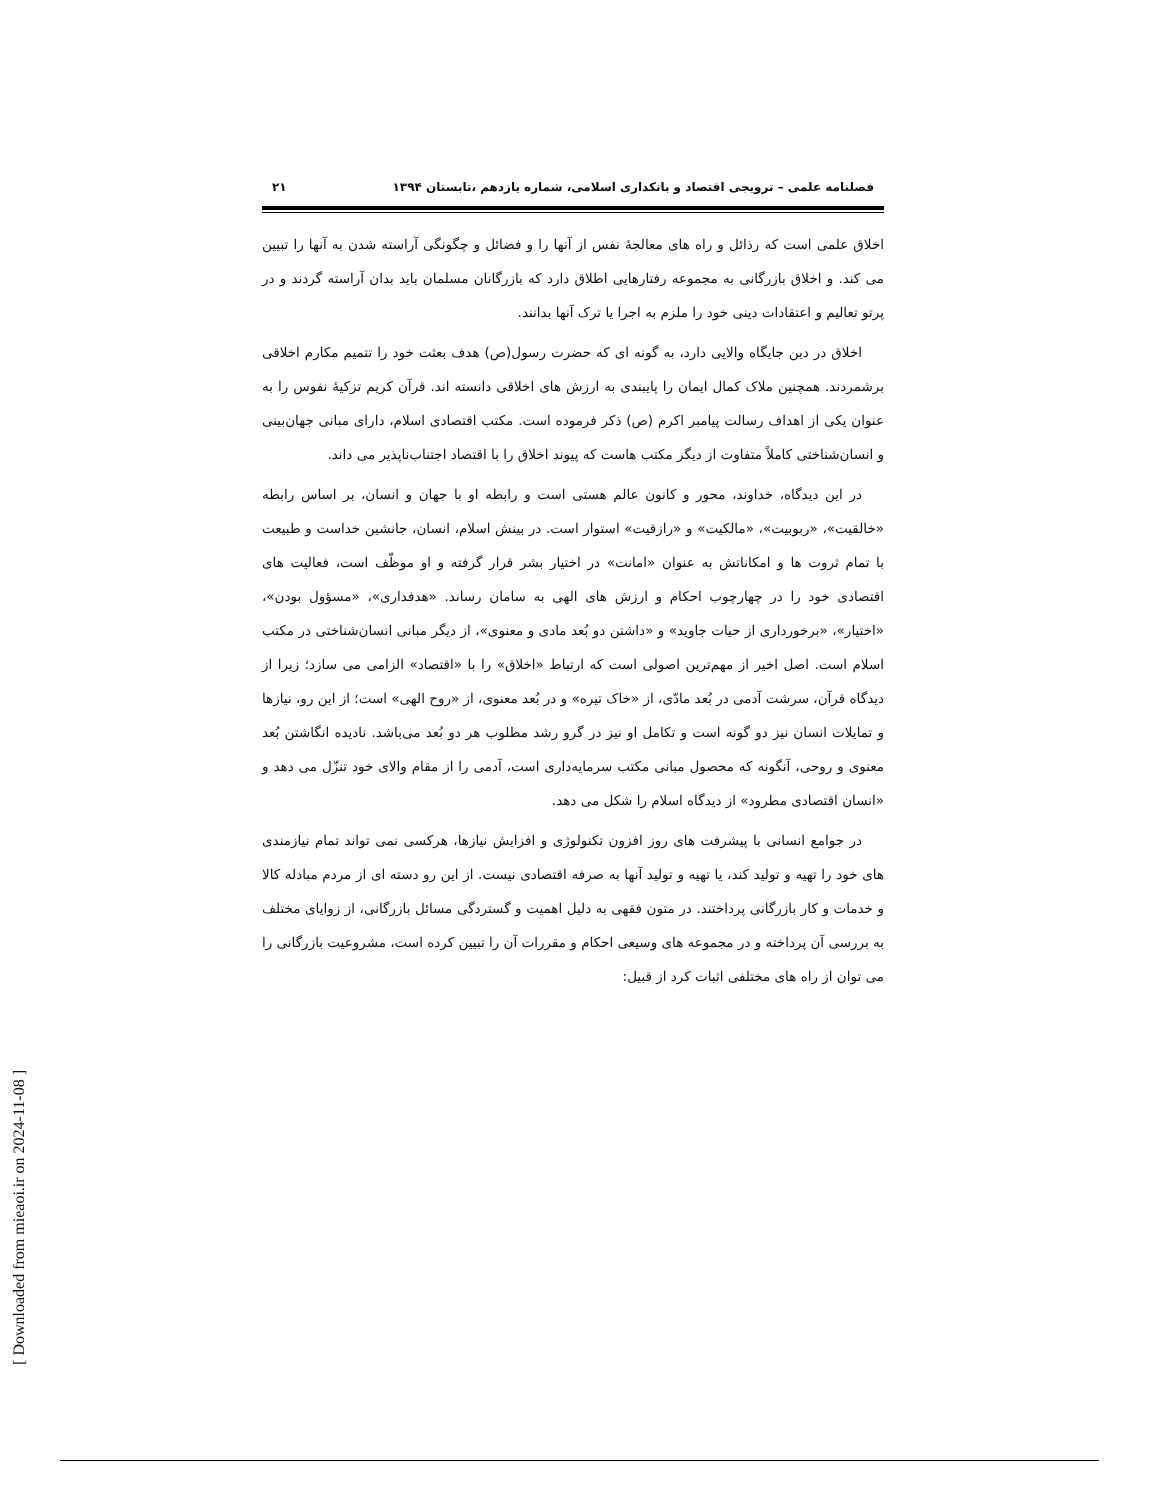فصلنامه علمی – ترویجی اقتصاد و بانکداری اسلامی، شماره یازدهم ،تابستان ۱۳۹۴ ۲۱
اخلاق علمی است که رذائل و راه های معالجهٔ نفس از آنها را و فضائل و چگونگی آراسته شدن به آنها را تبیین می کند. و اخلاق بازرگانی به مجموعه رفتارهایی اطلاق دارد که بازرگانان مسلمان باید بدان آراسته گردند و در پرتو تعالیم و اعتقادات دینی خود را ملزم به اجرا یا ترک آنها بدانند.
اخلاق در دین جایگاه والایی دارد، به گونه ای که حضرت رسول(ص) هدف بعثت خود را تتمیم مکارم اخلاقی برشمردند. همچنین ملاک کمال ایمان را پایبندی به ارزش های اخلاقی دانسته اند. قرآن کریم تزکیهٔ نفوس را به عنوان یکی از اهداف رسالت پیامبر اکرم (ص) ذکر فرموده است. مکتب اقتصادی اسلام، دارای مبانی جهان‌بینی و انسان‌شناختی کاملاً متفاوت از دیگر مکتب هاست که پیوند اخلاق را با اقتصاد اجتناب‌ناپذیر می داند.
در این دیدگاه، خداوند، محور و کانون عالم هستی است و رابطه او با جهان و انسان، بر اساس رابطه «خالقیت»، «ربوبیت»، «مالکیت» و «رازقیت» استوار است. در بینش اسلام، انسان، جانشین خداست و طبیعت با تمام ثروت ها و امکاناتش به عنوان «امانت» در اختیار بشر قرار گرفته و او موظّف است، فعالیت های اقتصادی خود را در چهارچوب احکام و ارزش های الهی به سامان رساند. «هدفداری»، «مسؤول بودن»، «اختیار»، «برخورداری از حیات جاوید» و «داشتن دو بُعد مادی و معنوی»، از دیگر مبانی انسان‌شناختی در مکتب اسلام است. اصل اخیر از مهم‌ترین اصولی است که ارتباط «اخلاق» را با «اقتصاد» الزامی می سازد؛ زیرا از دیدگاه قرآن، سرشت آدمی در بُعد مادّی، از «خاک تیره» و در بُعد معنوی، از «روح الهی» است؛ از این رو، نیازها و تمایلات انسان نیز دو گونه است و تکامل او نیز در گرو رشد مطلوب هر دو بُعد می‌باشد. نادیده انگاشتن بُعد معنوی و روحی، آنگونه که محصول مبانی مکتب سرمایه‌داری است، آدمی را از مقام والای خود تنزّل می دهد و «انسان اقتصادی مطرود» از دیدگاه اسلام را شکل می دهد.
در جوامع انسانی با پیشرفت های روز افزون تکنولوژی و افزایش نیازها، هرکسی نمی تواند تمام نیازمندی های خود را تهیه و تولید کند، یا تهیه و تولید آنها به صرفه اقتصادی نیست. از این رو دسته ای از مردم مبادله کالا و خدمات و کار بازرگانی پرداختند. در متون فقهی به دلیل اهمیت و گستردگی مسائل بازرگانی، از زوایای مختلف به بررسی آن پرداخته و در مجموعه های وسیعی احکام و مقررات آن را تبیین کرده است، مشروعیت بازرگانی را می توان از راه های مختلفی اثبات کرد از قبیل:
[ Downloaded from mieaoi.ir on 2024-11-08 ]